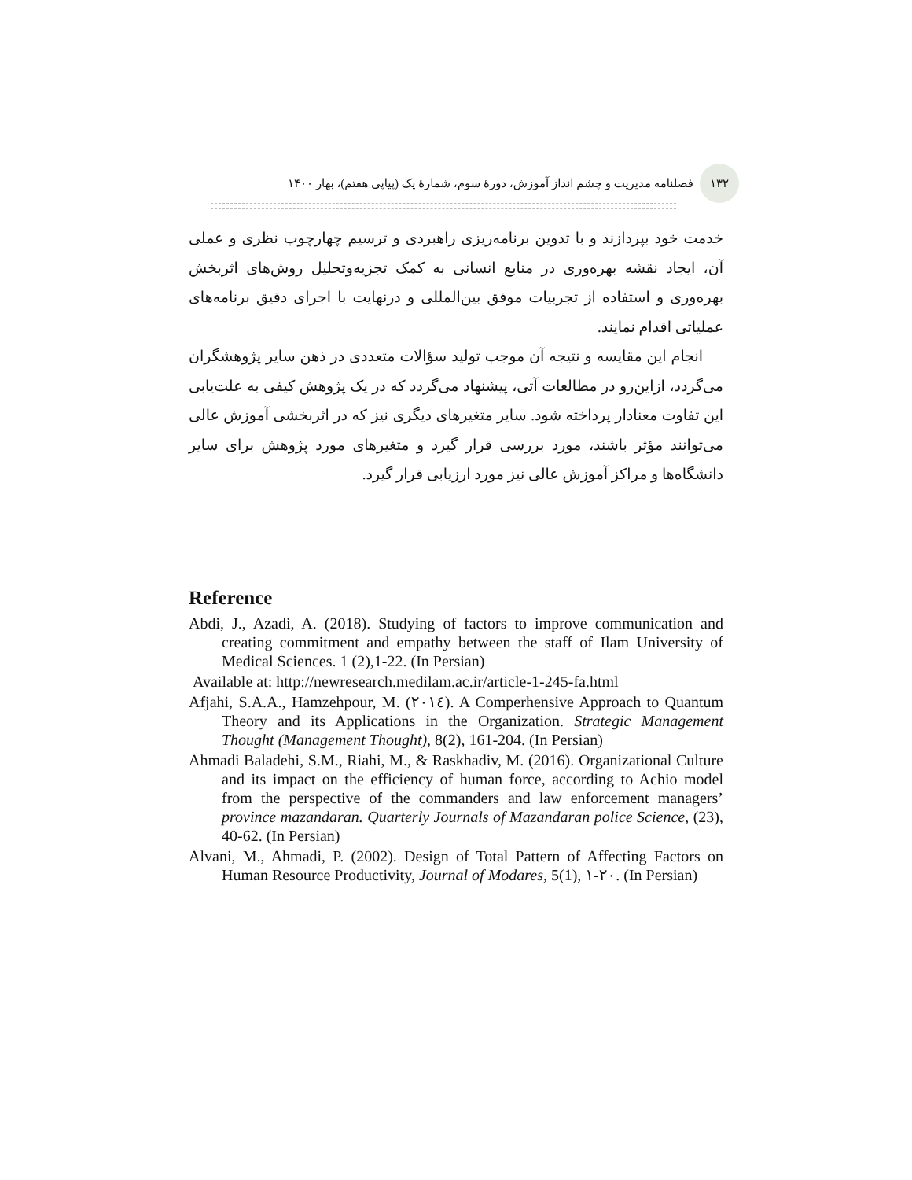۱۳۲ فصلنامه مدیریت و چشم انداز آموزش، دورهٔ سوم، شمارهٔ یک (پیاپی هفتم)، بهار ۱۴۰۰
خدمت خود بپردازند و با تدوین برنامه‌ریزی راهبردی و ترسیم چهارچوب نظری و عملی آن، ایجاد نقشه بهره‌وری در منابع انسانی به کمک تجزیه‌وتحلیل روش‌های اثربخش بهره‌وری و استفاده از تجربیات موفق بین‌المللی و درنهایت با اجرای دقیق برنامه‌های عملیاتی اقدام نمایند.
انجام این مقایسه و نتیجه آن موجب تولید سؤالات متعددی در ذهن سایر پژوهشگران می‌گردد، ازاین‌رو در مطالعات آتی، پیشنهاد می‌گردد که در یک پژوهش کیفی به علت‌یابی این تفاوت معنادار پرداخته شود. سایر متغیرهای دیگری نیز که در اثربخشی آموزش عالی می‌توانند مؤثر باشند، مورد بررسی قرار گیرد و متغیرهای مورد پژوهش برای سایر دانشگاه‌ها و مراکز آموزش عالی نیز مورد ارزیابی قرار گیرد.
Reference
Abdi, J., Azadi, A. (2018). Studying of factors to improve communication and creating commitment and empathy between the staff of Ilam University of Medical Sciences. 1 (2),1-22. (In Persian)
Available at: http://newresearch.medilam.ac.ir/article-1-245-fa.html
Afjahi, S.A.A., Hamzehpour, M. (۲۰۱٤). A Comperhensive Approach to Quantum Theory and its Applications in the Organization. Strategic Management Thought (Management Thought), 8(2), 161-204. (In Persian)
Ahmadi Baladehi, S.M., Riahi, M., & Raskhadiv, M. (2016). Organizational Culture and its impact on the efficiency of human force, according to Achio model from the perspective of the commanders and law enforcement managers’ province mazandaran. Quarterly Journals of Mazandaran police Science, (23), 40-62. (In Persian)
Alvani, M., Ahmadi, P. (2002). Design of Total Pattern of Affecting Factors on Human Resource Productivity, Journal of Modares, 5(1), ۱-۲۰. (In Persian)